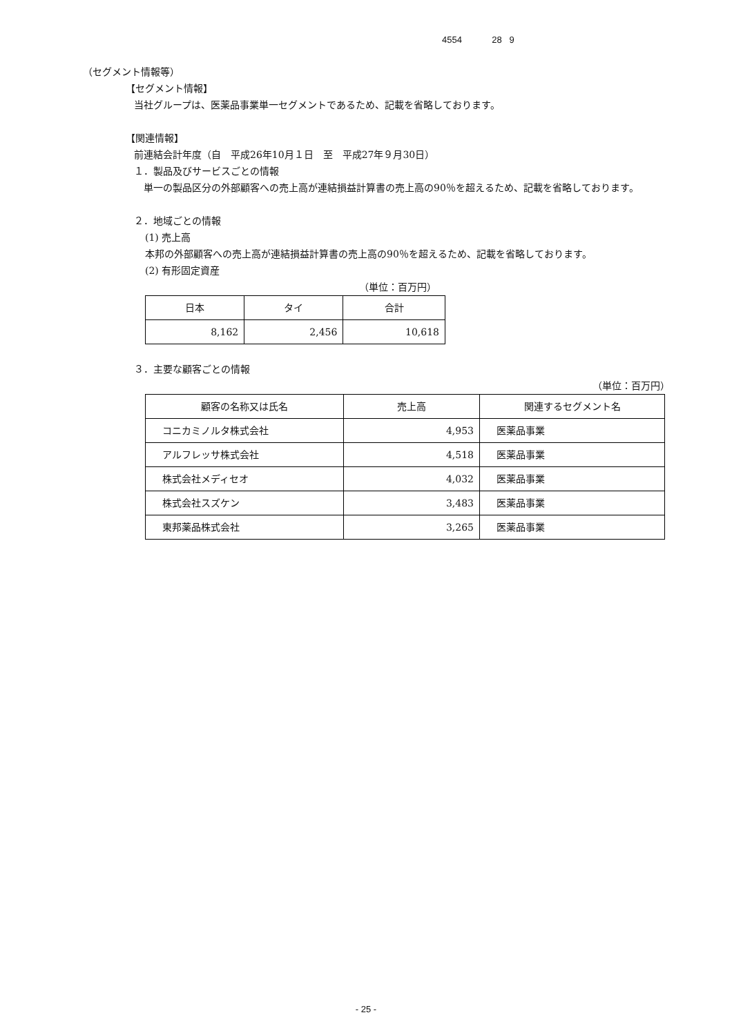4554 28 9
（セグメント情報等）
【セグメント情報】
当社グループは、医薬品事業単一セグメントであるため、記載を省略しております。
【関連情報】
前連結会計年度（自　平成26年10月１日　至　平成27年９月30日）
１．製品及びサービスごとの情報
　単一の製品区分の外部顧客への売上高が連結損益計算書の売上高の90％を超えるため、記載を省略しております。
２．地域ごとの情報
(1) 売上高
本邦の外部顧客への売上高が連結損益計算書の売上高の90％を超えるため、記載を省略しております。
(2) 有形固定資産
（単位：百万円）
| 日本 | タイ | 合計 |
| --- | --- | --- |
| 8,162 | 2,456 | 10,618 |
３．主要な顧客ごとの情報
（単位：百万円）
| 顧客の名称又は氏名 | 売上高 | 関連するセグメント名 |
| --- | --- | --- |
| コニカミノルタ株式会社 | 4,953 | 医薬品事業 |
| アルフレッサ株式会社 | 4,518 | 医薬品事業 |
| 株式会社メディセオ | 4,032 | 医薬品事業 |
| 株式会社スズケン | 3,483 | 医薬品事業 |
| 東邦薬品株式会社 | 3,265 | 医薬品事業 |
- 25 -